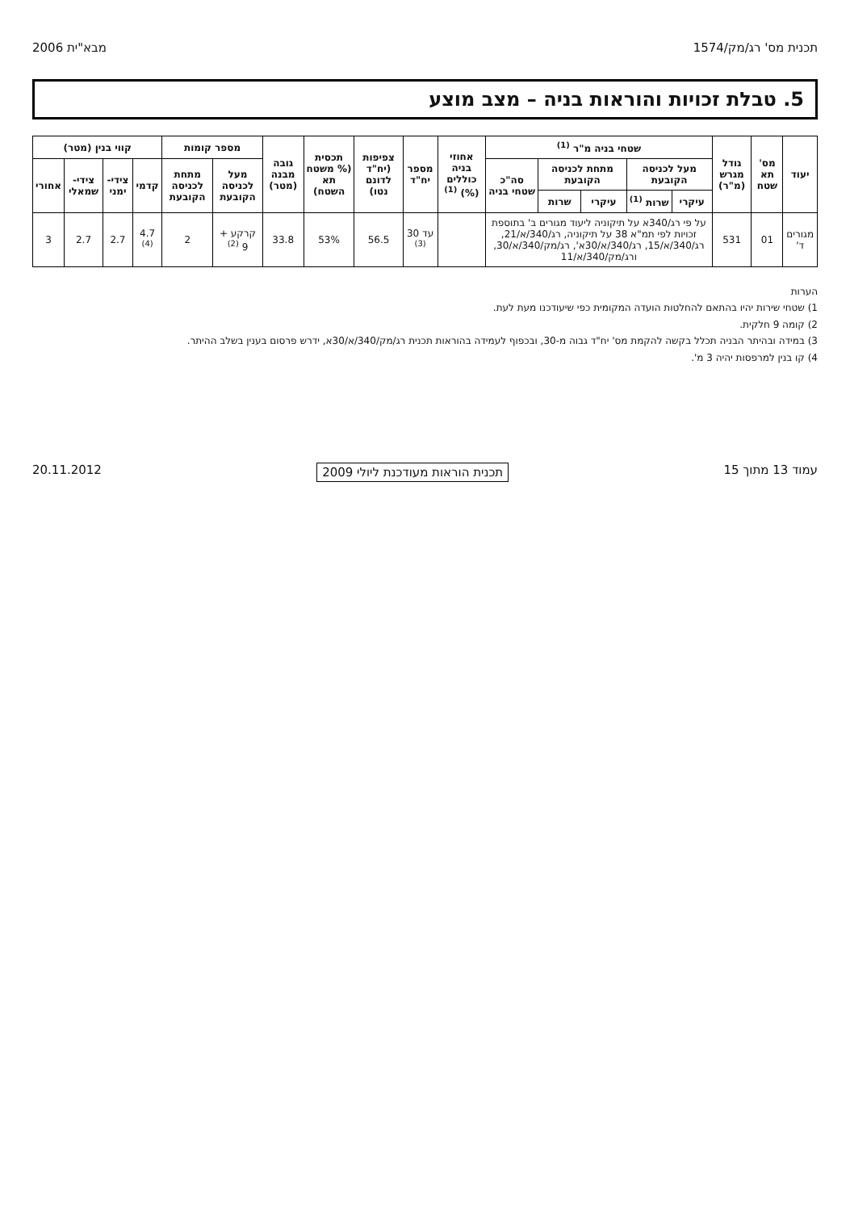תכנית מס' רג/מק/1574 מבא"ית 2006
5. טבלת זכויות והוראות בניה – מצב מוצע
| יעוד | מס' תא שטח | גודל מגרש (מ"ר) | שטחי בניה מ"ר <sup>(1)</sup> | | | | | אחוזי בניה כוללים (%) <sup>(1)</sup> | מספר יח"ד | צפיפות (יח"ד לדונם נטו) | תכסית (% משטח תא השטח) | גובה מבנה (מטר) | מספר קומות | | קווי בנין (מטר) | | | |
| --- | --- | --- | --- | --- | --- | --- | --- | --- | --- | --- | --- | --- | --- | --- | --- | --- | --- | --- |
| | | | מעל לכניסה הקובעת | | מתחת לכניסה הקובעת | | סה"כ שטחי בניה | | | | | | מעל לכניסה הקובעת | מתחת לכניסה הקובעת | קדמי | צידי-ימני | צידי-שמאלי | אחורי |
| | | | עיקרי | שרות <sup>(1)</sup> | עיקרי | שרות | | | | | | | | | | | | |
| מגורים ד' | 01 | 531 | על פי רג/340א על תיקוניה ליעוד מגורים ב' בתוספת זכויות לפי תמ"א 38 על תיקוניה, רג/340/א/21, רג/340/א/15, רג/340/א/30א', רג/מק/340/א/30, ורג/מק/340/א/11 | | | | | | עד 30 <sup>(3)</sup> | 56.5 | 53% | 33.8 | קרקע + 9 <sup>(2)</sup> | 2 | 4.7 <sup>(4)</sup> | 2.7 | 2.7 | 3 |
הערות
1) שטחי שירות יהיו בהתאם להחלטות הועדה המקומית כפי שיעודכנו מעת לעת.
2) קומה 9 חלקית.
3) במידה ובהיתר הבניה תכלל בקשה להקמת מס' יח"ד גבוה מ-30, ובכפוף לעמידה בהוראות תכנית רג/מק/340/א/30א, ידרש פרסום בענין בשלב ההיתר.
4) קו בנין למרפסות יהיה 3 מ'.
עמוד 13 מתוך 15 תכנית הוראות מעודכנת ליולי 2009 20.11.2012